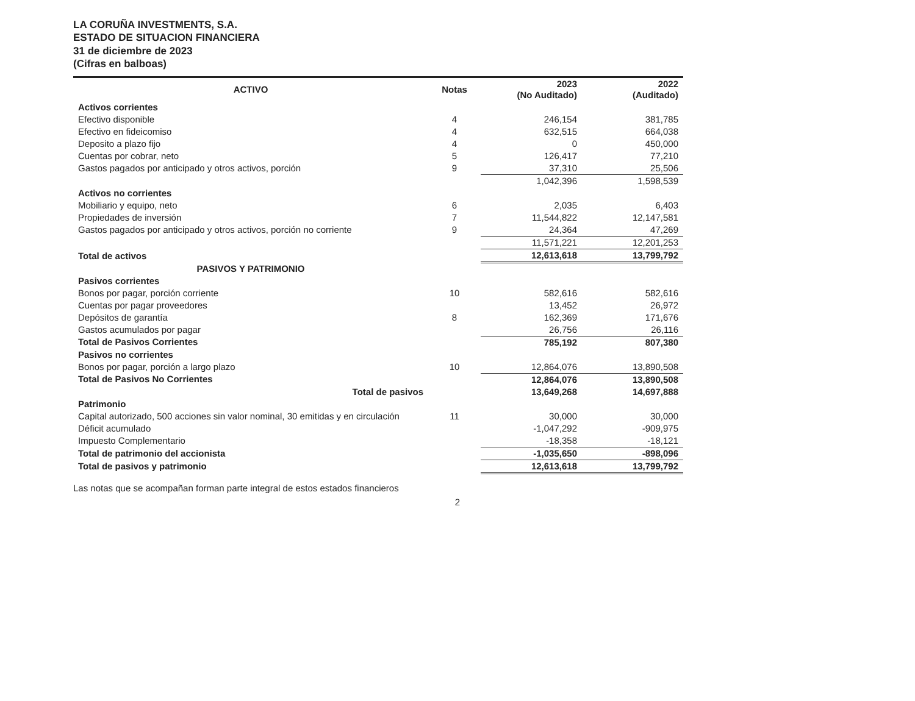LA CORUÑA INVESTMENTS, S.A.
ESTADO DE SITUACION FINANCIERA
31 de diciembre de 2023
(Cifras en balboas)
| ACTIVO | Notas | 2023 (No Auditado) | 2022 (Auditado) |
| --- | --- | --- | --- |
| Activos corrientes | | | |
| Efectivo disponible | 4 | 246,154 | 381,785 |
| Efectivo en fideicomiso | 4 | 632,515 | 664,038 |
| Deposito a plazo fijo | 4 | 0 | 450,000 |
| Cuentas por cobrar, neto | 5 | 126,417 | 77,210 |
| Gastos pagados por anticipado y otros activos, porción | 9 | 37,310 | 25,506 |
| | | 1,042,396 | 1,598,539 |
| Activos no corrientes | | | |
| Mobiliario y equipo, neto | 6 | 2,035 | 6,403 |
| Propiedades de inversión | 7 | 11,544,822 | 12,147,581 |
| Gastos pagados por anticipado y otros activos, porción no corriente | 9 | 24,364 | 47,269 |
| | | 11,571,221 | 12,201,253 |
| Total de activos | | 12,613,618 | 13,799,792 |
| PASIVOS Y PATRIMONIO | | | |
| Pasivos corrientes | | | |
| Bonos por pagar, porción corriente | 10 | 582,616 | 582,616 |
| Cuentas por pagar proveedores | | 13,452 | 26,972 |
| Depósitos de garantía | 8 | 162,369 | 171,676 |
| Gastos acumulados por pagar | | 26,756 | 26,116 |
| Total de Pasivos Corrientes | | 785,192 | 807,380 |
| Pasivos no corrientes | | | |
| Bonos por pagar, porción a largo plazo | 10 | 12,864,076 | 13,890,508 |
| Total de Pasivos No Corrientes | | 12,864,076 | 13,890,508 |
| Total de pasivos | | 13,649,268 | 14,697,888 |
| Patrimonio | | | |
| Capital autorizado, 500 acciones sin valor nominal, 30 emitidas y en circulación | 11 | 30,000 | 30,000 |
| Déficit acumulado | | -1,047,292 | -909,975 |
| Impuesto Complementario | | -18,358 | -18,121 |
| Total de patrimonio del accionista | | -1,035,650 | -898,096 |
| Total de pasivos y patrimonio | | 12,613,618 | 13,799,792 |
Las notas que se acompañan forman parte integral de estos estados financieros
2